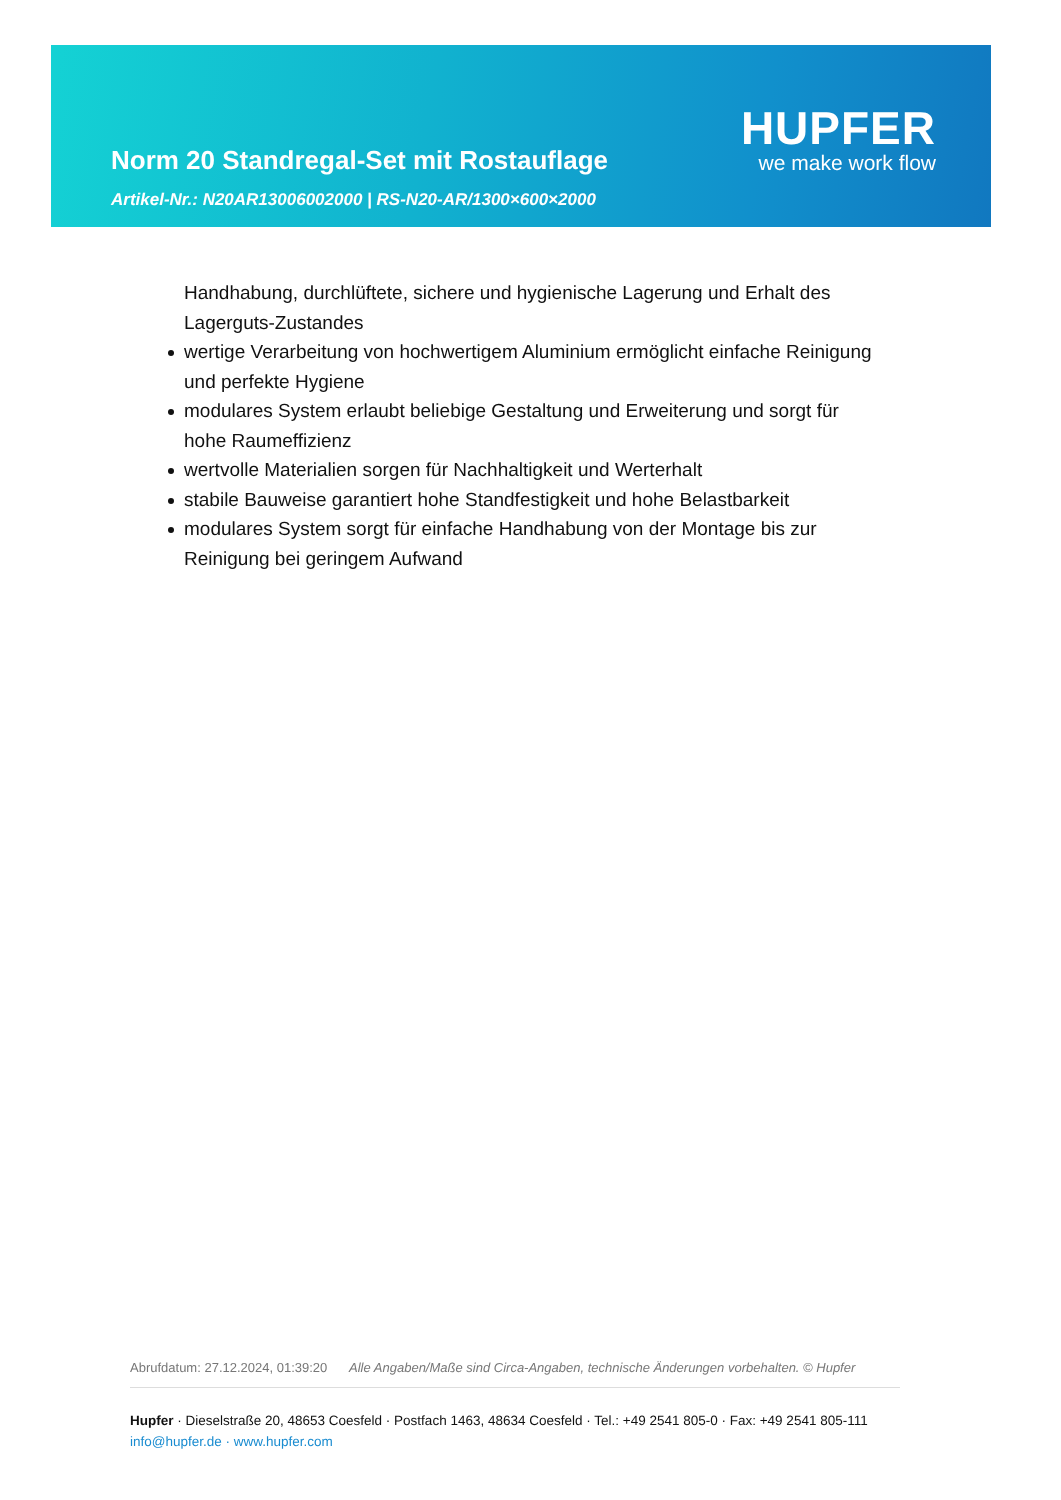Norm 20 Standregal-Set mit Rostauflage
Artikel-Nr.: N20AR13006002000 | RS-N20-AR/1300×600×2000
HUPFER
we make work flow
Handhabung, durchlüftete, sichere und hygienische Lagerung und Erhalt des Lagerguts-Zustandes
wertige Verarbeitung von hochwertigem Aluminium ermöglicht einfache Reinigung und perfekte Hygiene
modulares System erlaubt beliebige Gestaltung und Erweiterung und sorgt für hohe Raumeffizienz
wertvolle Materialien sorgen für Nachhaltigkeit und Werterhalt
stabile Bauweise garantiert hohe Standfestigkeit und hohe Belastbarkeit
modulares System sorgt für einfache Handhabung von der Montage bis zur Reinigung bei geringem Aufwand
Abrufdatum: 27.12.2024, 01:39:20 Alle Angaben/Maße sind Circa-Angaben, technische Änderungen vorbehalten. © Hupfer
Hupfer · Dieselstraße 20, 48653 Coesfeld · Postfach 1463, 48634 Coesfeld · Tel.: +49 2541 805-0 · Fax: +49 2541 805-111
info@hupfer.de · www.hupfer.com